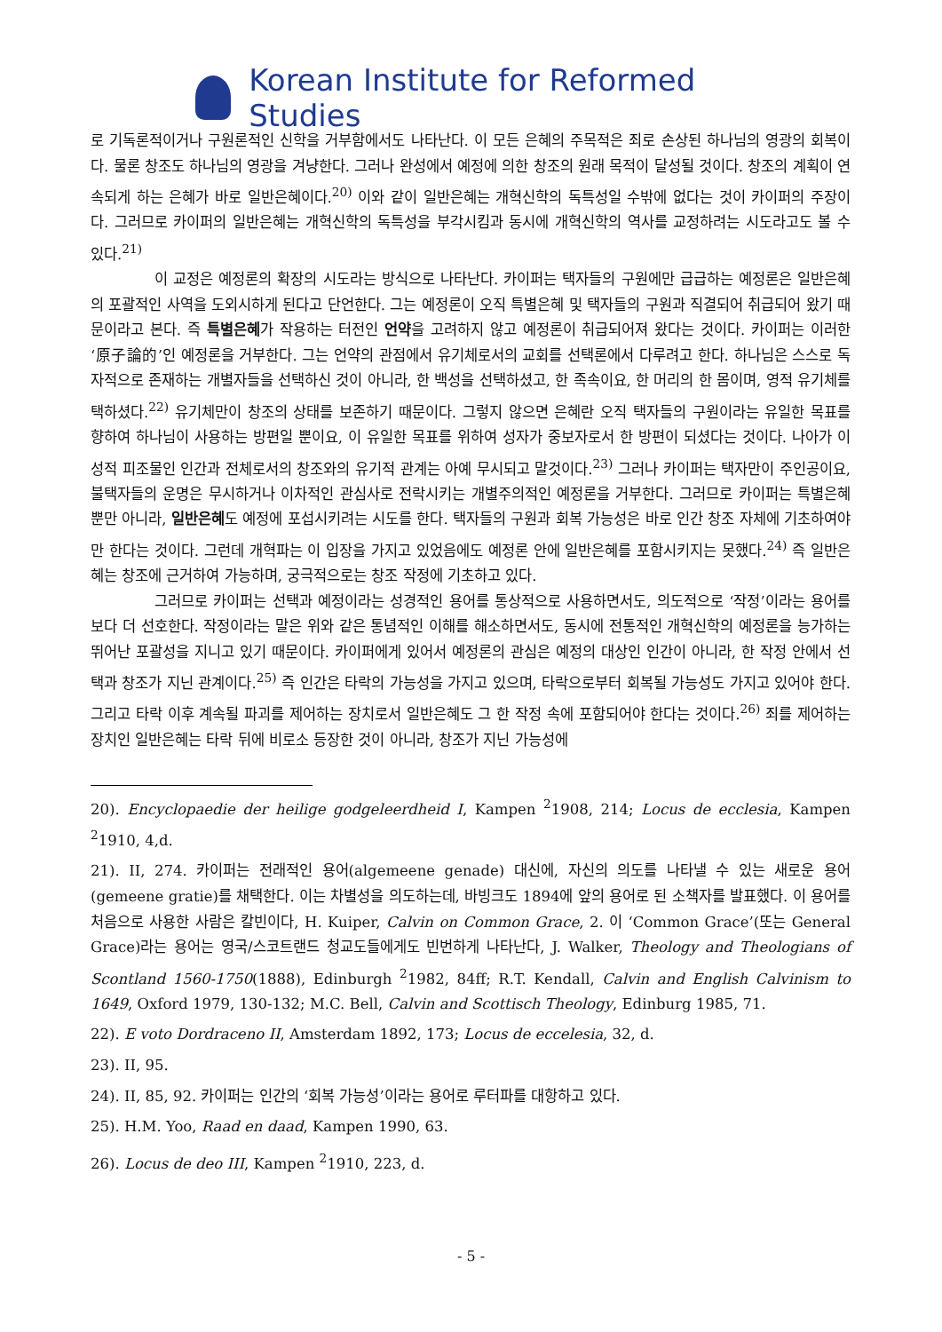Korean Institute for Reformed Studies
로 기독론적이거나 구원론적인 신학을 거부함에서도 나타난다. 이 모든 은혜의 주목적은 죄로 손상된 하나님의 영광의 회복이다. 물론 창조도 하나님의 영광을 겨냥한다. 그러나 완성에서 예정에 의한 창조의 원래 목적이 달성될 것이다. 창조의 계획이 연속되게 하는 은혜가 바로 일반은혜이다.<sup>20)</sup> 이와 같이 일반은혜는 개혁신학의 독특성일 수밖에 없다는 것이 카이퍼의 주장이다. 그러므로 카이퍼의 일반은혜는 개혁신학의 독특성을 부각시킴과 동시에 개혁신학의 역사를 교정하려는 시도라고도 볼 수 있다.<sup>21)</sup>
이 교정은 예정론의 확장의 시도라는 방식으로 나타난다. 카이퍼는 택자들의 구원에만 급급하는 예정론은 일반은혜의 포괄적인 사역을 도외시하게 된다고 단언한다. 그는 예정론이 오직 특별은혜 및 택자들의 구원과 직결되어 취급되어 왔기 때문이라고 본다. 즉 특별은혜가 작용하는 터전인 언약을 고려하지 않고 예정론이 취급되어져 왔다는 것이다. 카이퍼는 이러한 ‘原子論的’인 예정론을 거부한다. 그는 언약의 관점에서 유기체로서의 교회를 선택론에서 다루려고 한다. 하나님은 스스로 독자적으로 존재하는 개별자들을 선택하신 것이 아니라, 한 백성을 선택하셨고, 한 족속이요, 한 머리의 한 몸이며, 영적 유기체를 택하셨다.<sup>22)</sup> 유기체만이 창조의 상태를 보존하기 때문이다. 그렇지 않으면 은혜란 오직 택자들의 구원이라는 유일한 목표를 향하여 하나님이 사용하는 방편일 뿐이요, 이 유일한 목표를 위하여 성자가 중보자로서 한 방편이 되셨다는 것이다. 나아가 이성적 피조물인 인간과 전체로서의 창조와의 유기적 관계는 아예 무시되고 말것이다.<sup>23)</sup> 그러나 카이퍼는 택자만이 주인공이요, 불택자들의 운명은 무시하거나 이차적인 관심사로 전락시키는 개별주의적인 예정론을 거부한다. 그러므로 카이퍼는 특별은혜 뿐만 아니라, 일반은혜도 예정에 포섭시키려는 시도를 한다. 택자들의 구원과 회복 가능성은 바로 인간 창조 자체에 기초하여야만 한다는 것이다. 그런데 개혁파는 이 입장을 가지고 있었음에도 예정론 안에 일반은혜를 포함시키지는 못했다.<sup>24)</sup> 즉 일반은혜는 창조에 근거하여 가능하며, 궁극적으로는 창조 작정에 기초하고 있다.
그러므로 카이퍼는 선택과 예정이라는 성경적인 용어를 통상적으로 사용하면서도, 의도적으로 ‘작정’이라는 용어를 보다 더 선호한다. 작정이라는 말은 위와 같은 통념적인 이해를 해소하면서도, 동시에 전통적인 개혁신학의 예정론을 능가하는 뛰어난 포괄성을 지니고 있기 때문이다. 카이퍼에게 있어서 예정론의 관심은 예정의 대상인 인간이 아니라, 한 작정 안에서 선택과 창조가 지닌 관계이다.<sup>25)</sup> 즉 인간은 타락의 가능성을 가지고 있으며, 타락으로부터 회복될 가능성도 가지고 있어야 한다. 그리고 타락 이후 계속될 파괴를 제어하는 장치로서 일반은혜도 그 한 작정 속에 포함되어야 한다는 것이다.<sup>26)</sup> 죄를 제어하는 장치인 일반은혜는 타락 뒤에 비로소 등장한 것이 아니라, 창조가 지닌 가능성에
20). Encyclopaedie der heilige godgeleerdheid I, Kampen <sup>2</sup>1908, 214; Locus de ecclesia, Kampen <sup>2</sup>1910, 4,d.
21). II, 274. 카이퍼는 전래적인 용어(algemeene genade) 대신에, 자신의 의도를 나타낼 수 있는 새로운 용어(gemeene gratie)를 채택한다. 이는 차별성을 의도하는데, 바빙크도 1894에 앞의 용어로 된 소책자를 발표했다. 이 용어를 처음으로 사용한 사람은 칼빈이다, H. Kuiper, Calvin on Common Grace, 2. 이 ‘Common Grace’(또는 General Grace)라는 용어는 영국/스코트랜드 청교도들에게도 빈번하게 나타난다, J. Walker, Theology and Theologians of Scontland 1560-1750(1888), Edinburgh <sup>2</sup>1982, 84ff; R.T. Kendall, Calvin and English Calvinism to 1649, Oxford 1979, 130-132; M.C. Bell, Calvin and Scottisch Theology, Edinburg 1985, 71.
22). E voto Dordraceno II, Amsterdam 1892, 173; Locus de eccelesia, 32, d.
23). II, 95.
24). II, 85, 92. 카이퍼는 인간의 ‘회복 가능성’이라는 용어로 루터파를 대항하고 있다.
25). H.M. Yoo, Raad en daad, Kampen 1990, 63.
26). Locus de deo III, Kampen <sup>2</sup>1910, 223, d.
- 5 -